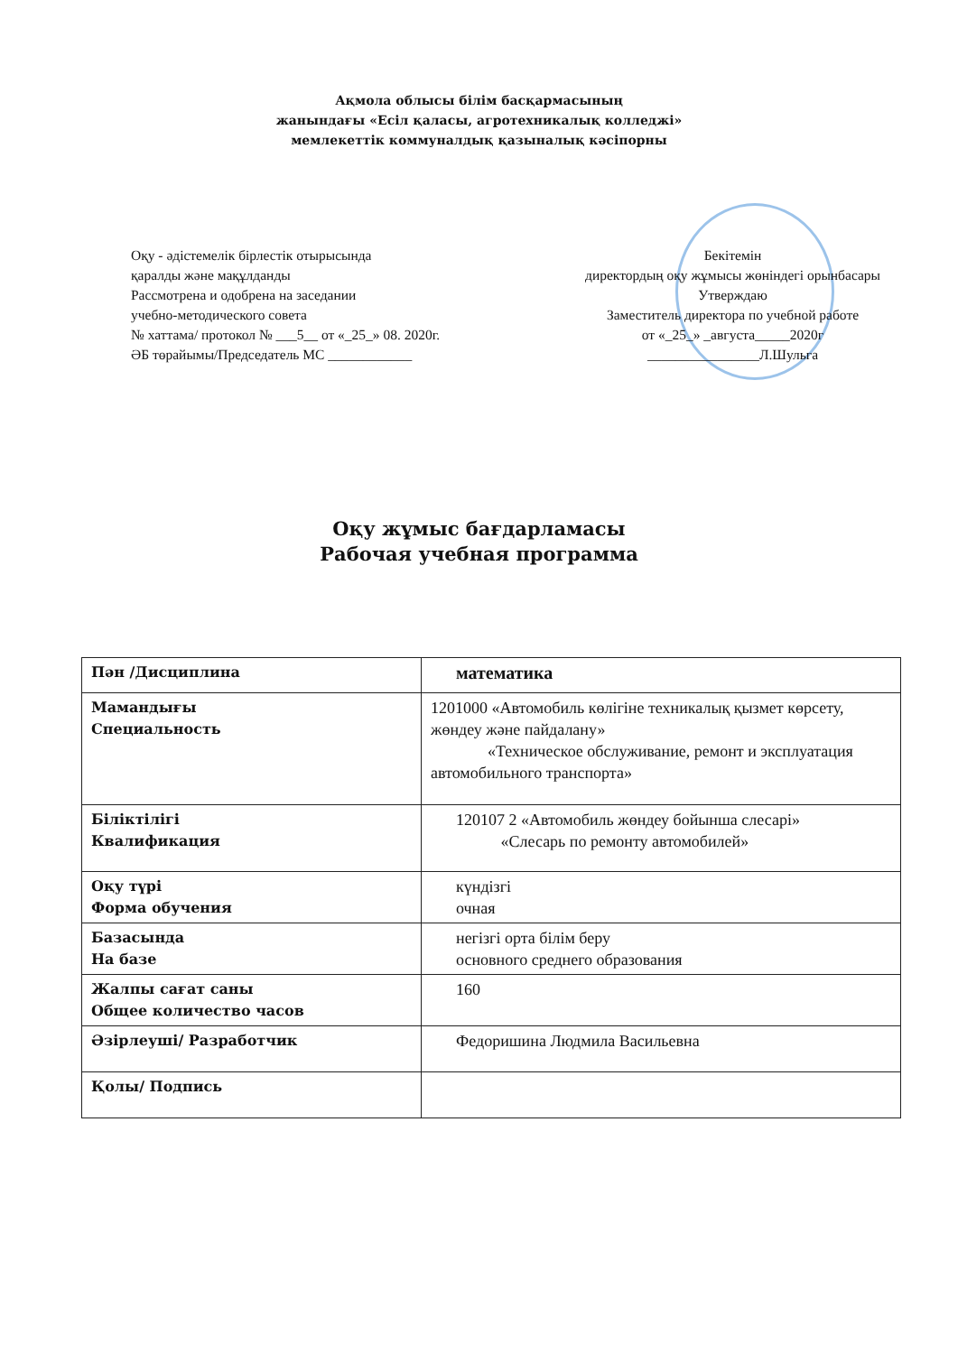Ақмола облысы білім басқармасының
жанындағы «Есіл қаласы, агротехникалық колледжі»
мемлекеттік коммуналдық қазыналық кәсіпорны
Оқу - әдістемелік бірлестік отырысында
қаралды және мақұлданды
Рассмотрена и одобрена на заседании
учебно-методического совета
№ хаттама/ протокол № ___5__ от «_25_» 08. 2020г.
ӘБ төрайымы/Председатель МС ____________
Бекітемін
директордың оқу жұмысы жөніндегі орынбасары
Утверждаю
Заместитель директора по учебной работе
от «_25_» _августа_____2020г
________________Л.Шульга
Оқу жұмыс бағдарламасы
Рабочая учебная программа
| Пән /Дисциплина | математика |
| Мамандығы Специальность | 1201000 «Автомобиль көлігіне техникалық қызмет көрсету, жөндеу және пайдалану» «Техническое обслуживание, ремонт и эксплуатация автомобильного транспорта» |
| Біліктілігі Квалификация | 120107 2 «Автомобиль жөндеу бойынша слесарі» «Слесарь по ремонту автомобилей» |
| Оқу түрі Форма обучения | күндізгі очная |
| Базасында На базе | негізгі орта білім беру основного среднего образования |
| Жалпы сағат саны Общее количество часов | 160 |
| Әзірлеуші/ Разработчик | Федоришина Людмила Васильевна |
| Қолы/ Подпись | |